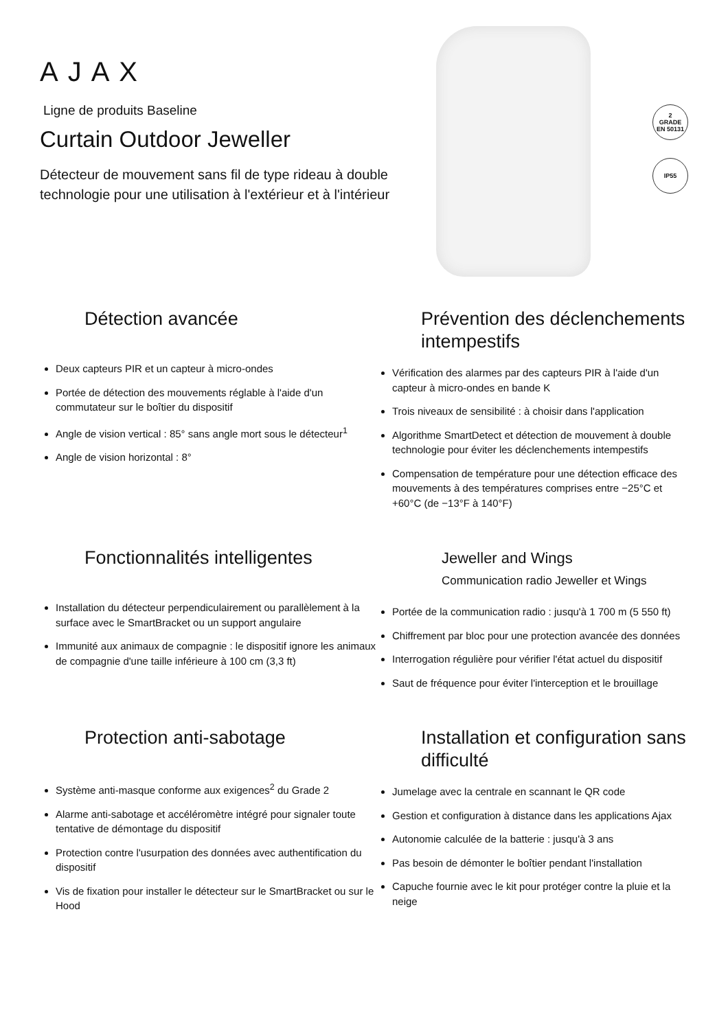AJAX
Ligne de produits Baseline
Curtain Outdoor Jeweller
Détecteur de mouvement sans fil de type rideau à double technologie pour une utilisation à l'extérieur et à l'intérieur
2
GRADE
EN 50131
IP55
Détection avancée
Deux capteurs PIR et un capteur à micro-ondes
Portée de détection des mouvements réglable à l'aide d'un commutateur sur le boîtier du dispositif
Angle de vision vertical : 85° sans angle mort sous le détecteur<sup>1</sup>
Angle de vision horizontal : 8°
Prévention des déclenchements intempestifs
Vérification des alarmes par des capteurs PIR à l'aide d'un capteur à micro-ondes en bande K
Trois niveaux de sensibilité : à choisir dans l'application
Algorithme SmartDetect et détection de mouvement à double technologie pour éviter les déclenchements intempestifs
Compensation de température pour une détection efficace des mouvements à des températures comprises entre −25°C et +60°C (de −13°F à 140°F)
Fonctionnalités intelligentes
Installation du détecteur perpendiculairement ou parallèlement à la surface avec le SmartBracket ou un support angulaire
Immunité aux animaux de compagnie : le dispositif ignore les animaux de compagnie d'une taille inférieure à 100 cm (3,3 ft)
Jeweller and Wings
Communication radio Jeweller et Wings
Portée de la communication radio : jusqu'à 1 700 m (5 550 ft)
Chiffrement par bloc pour une protection avancée des données
Interrogation régulière pour vérifier l'état actuel du dispositif
Saut de fréquence pour éviter l'interception et le brouillage
Protection anti-sabotage
Système anti-masque conforme aux exigences<sup>2</sup> du Grade 2
Alarme anti-sabotage et accéléromètre intégré pour signaler toute tentative de démontage du dispositif
Protection contre l'usurpation des données avec authentification du dispositif
Vis de fixation pour installer le détecteur sur le SmartBracket ou sur le Hood
Installation et configuration sans difficulté
Jumelage avec la centrale en scannant le QR code
Gestion et configuration à distance dans les applications Ajax
Autonomie calculée de la batterie : jusqu'à 3 ans
Pas besoin de démonter le boîtier pendant l'installation
Capuche fournie avec le kit pour protéger contre la pluie et la neige